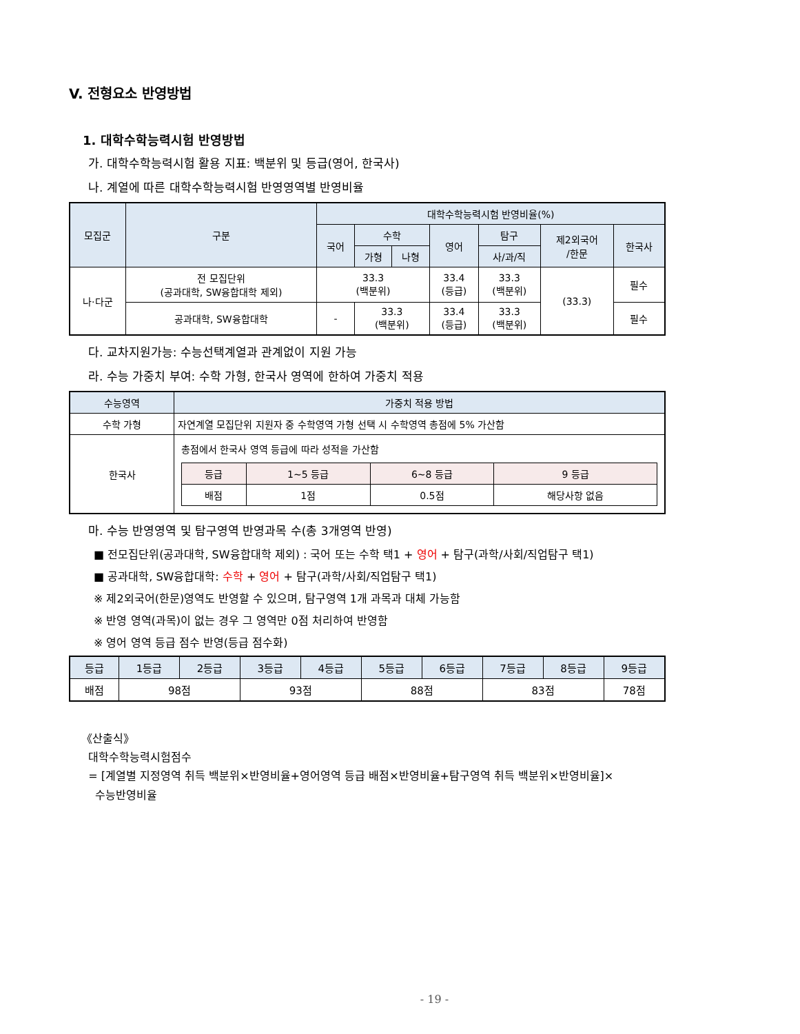V. 전형요소 반영방법
1. 대학수학능력시험 반영방법
가. 대학수학능력시험 활용 지표: 백분위 및 등급(영어, 한국사)
나. 계열에 따른 대학수학능력시험 반영영역별 반영비율
| 모집군 | 구분 | 대학수학능력시험 반영비율(%) | | | | | | |
| --- | --- | --- | --- | --- | --- | --- | --- | --- |
| | | 국어 | 수학 | | 영어 | 탐구 | 제2외국어 /한문 | 한국사 |
| | | | 가형 | 나형 | | 사/과/직 | | |
| 나·다군 | 전 모집단위 (공과대학, SW융합대학 제외) | 33.3 (백분위) | | | 33.4 (등급) | 33.3 (백분위) | (33.3) | 필수 |
| | 공과대학, SW융합대학 | - | 33.3 (백분위) | | 33.4 (등급) | 33.3 (백분위) | | 필수 |
다. 교차지원가능: 수능선택계열과 관계없이 지원 가능
라. 수능 가중치 부여: 수학 가형, 한국사 영역에 한하여 가중치 적용
| 수능영역 | 가중치 적용 방법 |
| --- | --- |
| 수학 가형 | 자연계열 모집단위 지원자 중 수학영역 가형 선택 시 수학영역 총점에 5% 가산함 |
| 한국사 | 총점에서 한국사 영역 등급에 따라 성적을 가산함 / 등급 / 1~5 등급 / 6~8 등급 / 9 등급 / / 배점 / 1점 / 0.5점 / 해당사항 없음 / |
마. 수능 반영영역 및 탐구영역 반영과목 수(총 3개영역 반영)
■ 전모집단위(공과대학, SW융합대학 제외) : 국어 또는 수학 택1 + 영어 + 탐구(과학/사회/직업탐구 택1)
■ 공과대학, SW융합대학: 수학 + 영어 + 탐구(과학/사회/직업탐구 택1)
※ 제2외국어(한문)영역도 반영할 수 있으며, 탐구영역 1개 과목과 대체 가능함
※ 반영 영역(과목)이 없는 경우 그 영역만 0점 처리하여 반영함
※ 영어 영역 등급 점수 반영(등급 점수화)
| 등급 | 1등급 | 2등급 | 3등급 | 4등급 | 5등급 | 6등급 | 7등급 | 8등급 | 9등급 |
| 배점 | 98점 | | 93점 | | 88점 | | 83점 | | 78점 |
《산출식》
대학수학능력시험점수
= [계열별 지정영역 취득 백분위×반영비율+영어영역 등급 배점×반영비율+탐구영역 취득 백분위×반영비율]×
수능반영비율
- 19 -